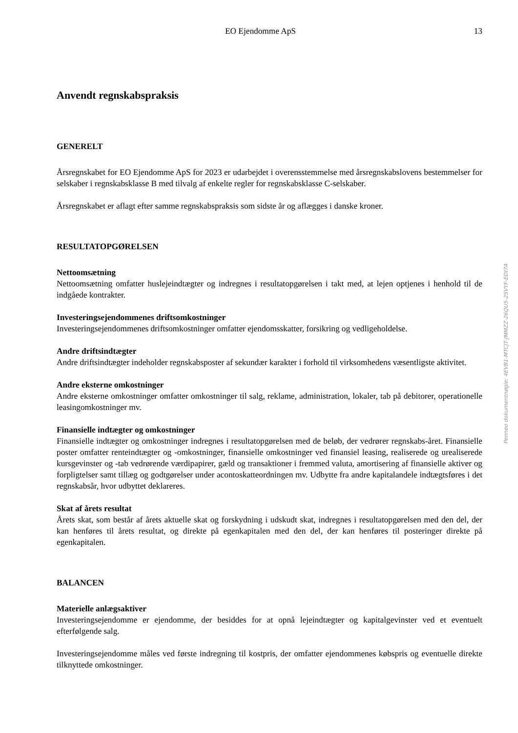EO Ejendomme ApS 13
Anvendt regnskabspraksis
GENERELT
Årsregnskabet for EO Ejendomme ApS for 2023 er udarbejdet i overensstemmelse med årsregnskabslovens bestemmelser for selskaber i regnskabsklasse B med tilvalg af enkelte regler for regnskabsklasse C-selskaber.
Årsregnskabet er aflagt efter samme regnskabspraksis som sidste år og aflægges i danske kroner.
RESULTATOPGØRELSEN
Nettoomsætning
Nettoomsætning omfatter huslejeindtægter og indregnes i resultatopgørelsen i takt med, at lejen optjenes i henhold til de indgåede kontrakter.
Investeringsejendommenes driftsomkostninger
Investeringsejendommenes driftsomkostninger omfatter ejendomsskatter, forsikring og vedligeholdelse.
Andre driftsindtægter
Andre driftsindtægter indeholder regnskabsposter af sekundær karakter i forhold til virksomhedens væsentligste aktivitet.
Andre eksterne omkostninger
Andre eksterne omkostninger omfatter omkostninger til salg, reklame, administration, lokaler, tab på debitorer, operationelle leasingomkostninger mv.
Finansielle indtægter og omkostninger
Finansielle indtægter og omkostninger indregnes i resultatopgørelsen med de beløb, der vedrører regnskabs-året. Finansielle poster omfatter renteindtægter og -omkostninger, finansielle omkostninger ved finansiel leasing, realiserede og urealiserede kursgevinster og -tab vedrørende værdipapirer, gæld og transaktioner i fremmed valuta, amortisering af finansielle aktiver og forpligtelser samt tillæg og godtgørelser under acontoskatteordningen mv. Udbytte fra andre kapitalandele indtægtsføres i det regnskabsår, hvor udbyttet deklareres.
Skat af årets resultat
Årets skat, som består af årets aktuelle skat og forskydning i udskudt skat, indregnes i resultatopgørelsen med den del, der kan henføres til årets resultat, og direkte på egenkapitalen med den del, der kan henføres til posteringer direkte på egenkapitalen.
BALANCEN
Materielle anlægsaktiver
Investeringsejendomme er ejendomme, der besiddes for at opnå lejeindtægter og kapitalgevinster ved et eventuelt efterfølgende salg.
Investeringsejendomme måles ved første indregning til kostpris, der omfatter ejendommenes købspris og eventuelle direkte tilknyttede omkostninger.
Penneo dokumentnøgle: 4EVB1-MTCJT-JMMZZ-26QU5-2SVYF-EDI7A